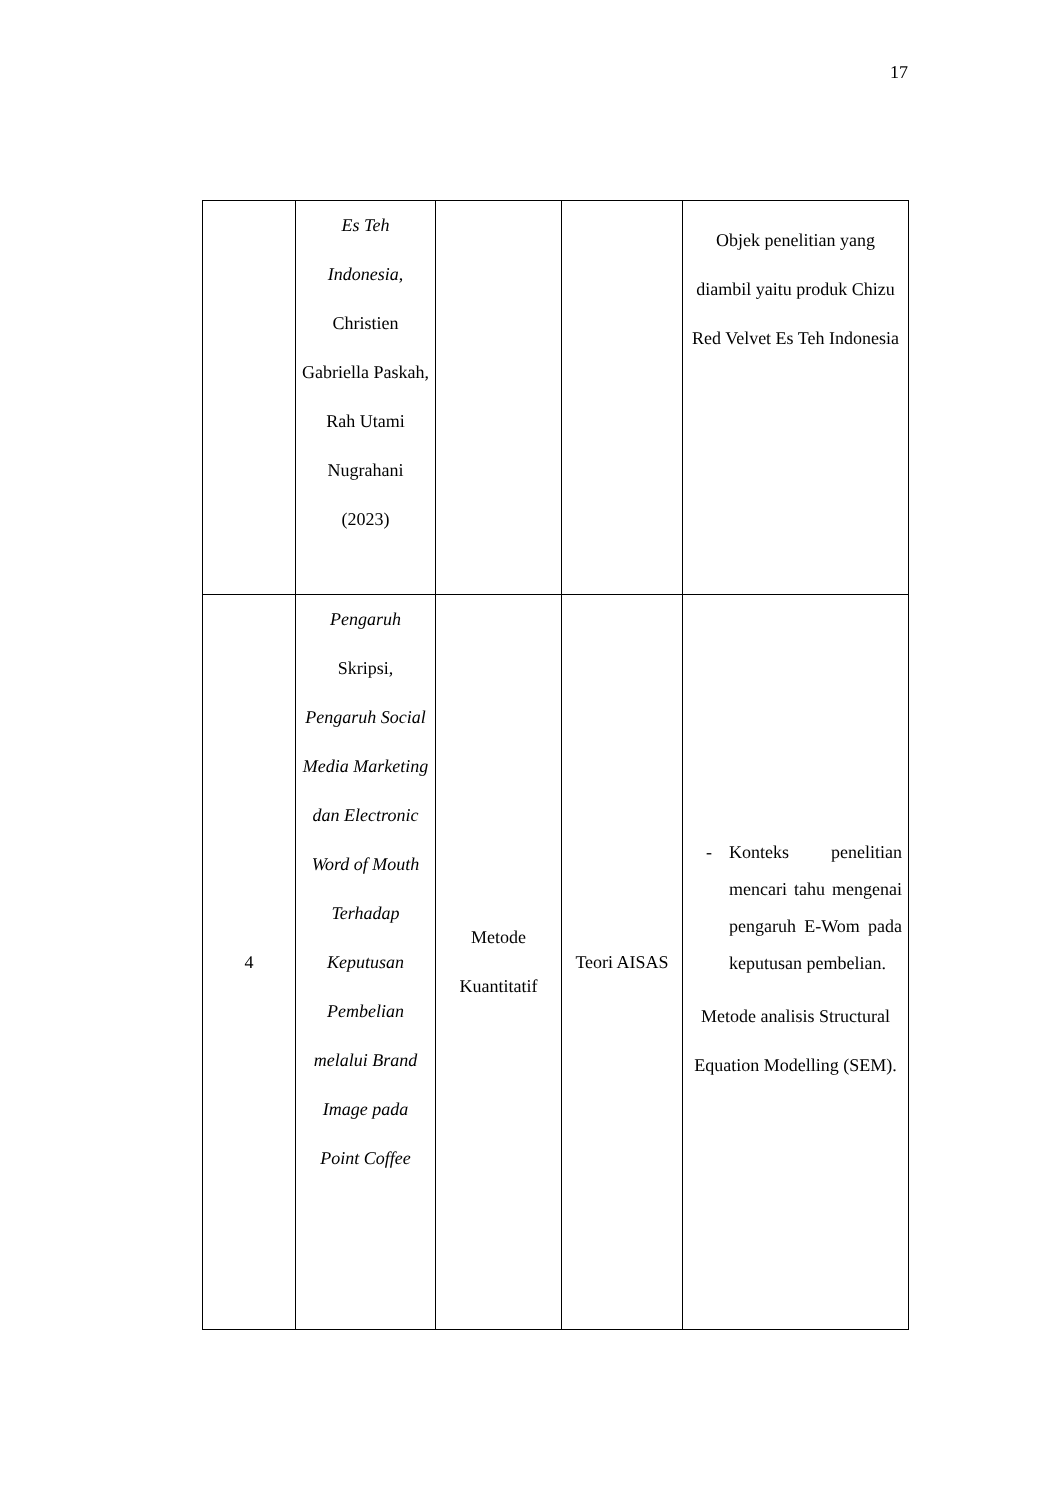17
| | Es Teh Indonesia , Christien Gabriella Paskah, Rah Utami Nugrahani (2023) | | | Objek penelitian yang diambil yaitu produk Chizu Red Velvet Es Teh Indonesia |
| 4 | Pengaruh Skripsi, Pengaruh Social Media Marketing dan Electronic Word of Mouth Terhadap Keputusan Pembelian melalui Brand Image pada Point Coffee | Metode Kuantitatif | Teori AISAS | - Konteks penelitian mencari tahu mengenai pengaruh E-Wom pada keputusan pembelian. Metode analisis Structural Equation Modelling (SEM). |